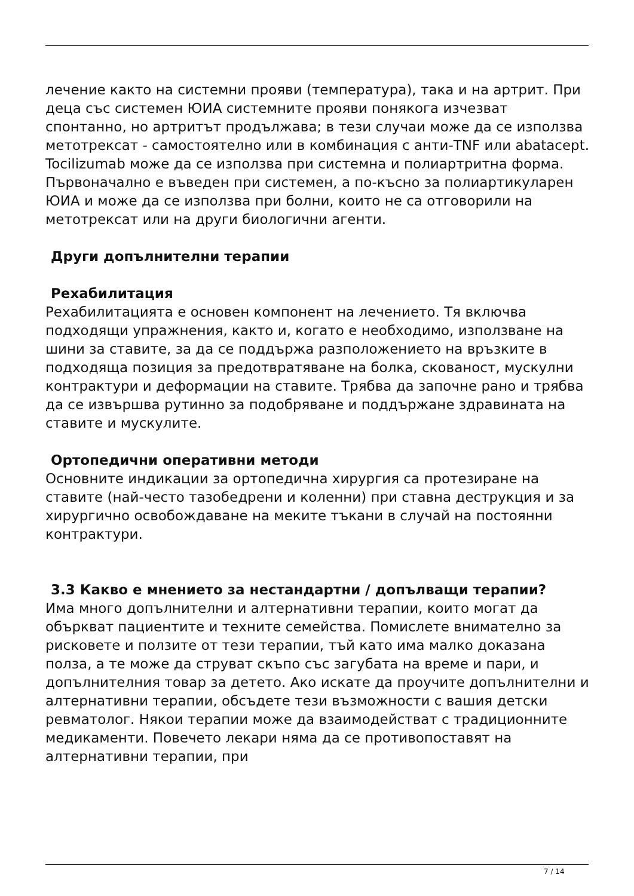лечение както на системни прояви (температура), така и на артрит. При деца със системен ЮИА системните прояви понякога изчезват спонтанно, но артритът продължава; в тези случаи може да се използва метотрексат - самостоятелно или в комбинация с анти-TNF или abatacept. Tocilizumab може да се използва при системна и полиартритна форма. Първоначално е въведен при системен, а по-късно за полиартикуларен ЮИА и може да се използва при болни, които не са отговорили на метотрексат или на други биологични агенти.
Други допълнителни терапии
Рехабилитация
Рехабилитацията е основен компонент на лечението. Тя включва подходящи упражнения, както и, когато е необходимо, използване на шини за ставите, за да се поддържа разположението на връзките в подходяща позиция за предотвратяване на болка, скованост, мускулни контрактури и деформации на ставите. Трябва да започне рано и трябва да се извършва рутинно за подобряване и поддържане здравината на ставите и мускулите.
Ортопедични оперативни методи
Основните индикации за ортопедична хирургия са протезиране на ставите (най-често тазобедрени и коленни) при ставна деструкция и за хирургично освобождаване на меките тъкани в случай на постоянни контрактури.
3.3 Какво е мнението за нестандартни / допълващи терапии?
Има много допълнителни и алтернативни терапии, които могат да объркват пациентите и техните семейства. Помислете внимателно за рисковете и ползите от тези терапии, тъй като има малко доказана полза, а те може да струват скъпо със загубата на време и пари, и допълнителния товар за детето. Ако искате да проучите допълнителни и алтернативни терапии, обсъдете тези възможности с вашия детски ревматолог. Някои терапии може да взаимодействат с традиционните медикаменти. Повечето лекари няма да се противопоставят на алтернативни терапии, при
7 / 14